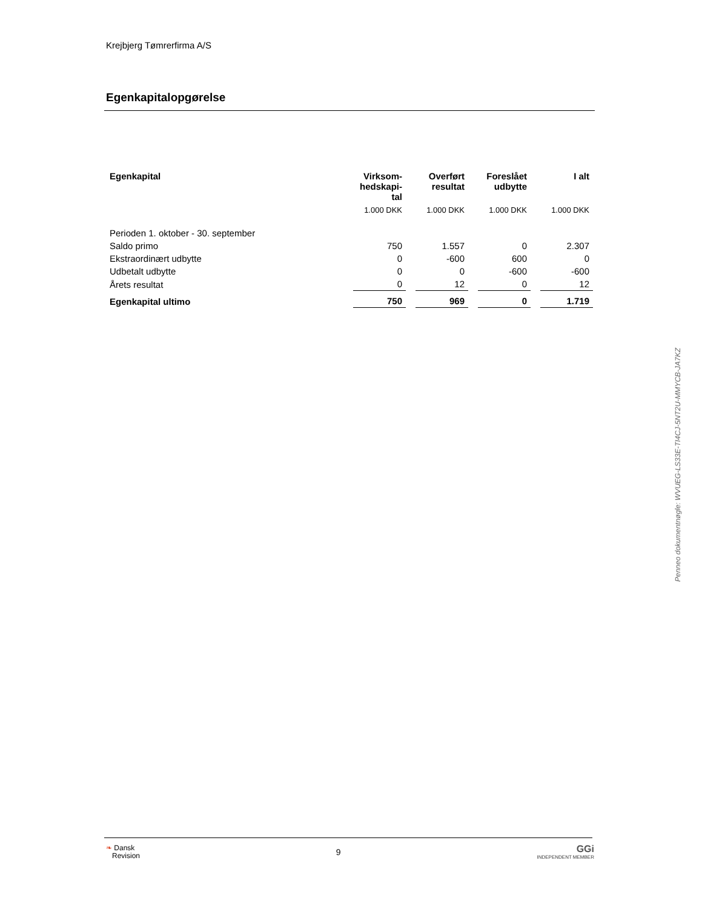Krejbjerg Tømrerfirma A/S
Egenkapitalopgørelse
| Egenkapital | Virksom- hedskapi- tal | Overført resultat | Foreslået udbytte | I alt |
| --- | --- | --- | --- | --- |
| | 1.000 DKK | 1.000 DKK | 1.000 DKK | 1.000 DKK |
| Perioden 1. oktober - 30. september | | | | |
| Saldo primo | 750 | 1.557 | 0 | 2.307 |
| Ekstraordinært udbytte | 0 | -600 | 600 | 0 |
| Udbetalt udbytte | 0 | 0 | -600 | -600 |
| Årets resultat | 0 | 12 | 0 | 12 |
| Egenkapital ultimo | 750 | 969 | 0 | 1.719 |
Penneo dokumentnøgle: WVUEG-LS33E-TI4CJ-5NT2U-MMYCB-JA7KZ
❧ Dansk
Revision
9
GGi
INDEPENDENT MEMBER